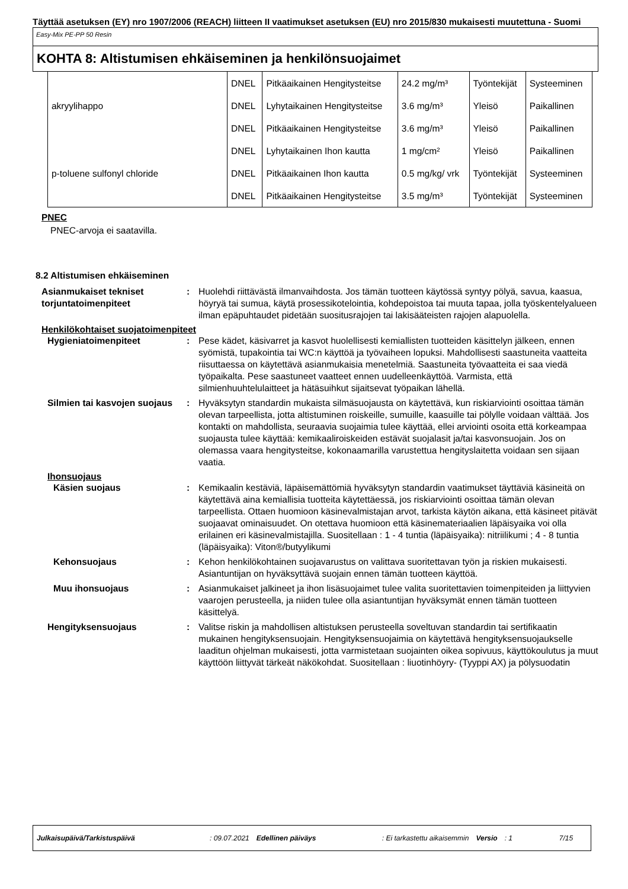Täyttää asetuksen (EY) nro 1907/2006 (REACH) liitteen II vaatimukset asetuksen (EU) nro 2015/830 mukaisesti muutettuna - Suomi
Easy-Mix PE-PP 50 Resin
KOHTA 8: Altistumisen ehkäiseminen ja henkilönsuojaimet
| | DNEL | Pitkäaikainen Hengitysteitse | 24.2 mg/m³ | Työntekijät | Systeeminen |
| akryylihappo | DNEL | Lyhytaikainen Hengitysteitse | 3.6 mg/m³ | Yleisö | Paikallinen |
| | DNEL | Pitkäaikainen Hengitysteitse | 3.6 mg/m³ | Yleisö | Paikallinen |
| | DNEL | Lyhytaikainen Ihon kautta | 1 mg/cm² | Yleisö | Paikallinen |
| p-toluene sulfonyl chloride | DNEL | Pitkäaikainen Ihon kautta | 0.5 mg/kg/ vrk | Työntekijät | Systeeminen |
| | DNEL | Pitkäaikainen Hengitysteitse | 3.5 mg/m³ | Työntekijät | Systeeminen |
PNEC
PNEC-arvoja ei saatavilla.
8.2 Altistumisen ehkäiseminen
Asianmukaiset tekniset torjuntatoimenpiteet
: Huolehdi riittävästä ilmanvaihdosta. Jos tämän tuotteen käytössä syntyy pölyä, savua, kaasua, höyryä tai sumua, käytä prosessikotelointia, kohdepoistoa tai muuta tapaa, jolla työskentelyalueen ilman epäpuhtaudet pidetään suositusrajojen tai lakisääteisten rajojen alapuolella.
Henkilökohtaiset suojatoimenpiteet
Hygieniatoimenpiteet : Pese kädet, käsivarret ja kasvot huolellisesti kemiallisten tuotteiden käsittelyn jälkeen, ennen syömistä, tupakointia tai WC:n käyttöä ja työvaiheen lopuksi. Mahdollisesti saastuneita vaatteita riisuttaessa on käytettävä asianmukaisia menetelmiä. Saastuneita työvaatteita ei saa viedä työpaikalta. Pese saastuneet vaatteet ennen uudelleenkäyttöä. Varmista, että silmienhuuhtelulaitteet ja hätäsuihkut sijaitsevat työpaikan lähellä.
Silmien tai kasvojen suojaus
: Hyväksytyn standardin mukaista silmäsuojausta on käytettävä, kun riskiarviointi osoittaa tämän olevan tarpeellista, jotta altistuminen roiskeille, sumuille, kaasuille tai pölylle voidaan välttää. Jos kontakti on mahdollista, seuraavia suojaimia tulee käyttää, ellei arviointi osoita että korkeampaa suojausta tulee käyttää: kemikaaliroiskeiden estävät suojalasit ja/tai kasvonsuojain. Jos on olemassa vaara hengitysteitse, kokonaamarilla varustettua hengityslaitetta voidaan sen sijaan vaatia.
Ihonsuojaus
Käsien suojaus : Kemikaalin kestäviä, läpäisemättömiä hyväksytyn standardin vaatimukset täyttäviä käsineitä on käytettävä aina kemiallisia tuotteita käytettäessä, jos riskiarviointi osoittaa tämän olevan tarpeellista. Ottaen huomioon käsinevalmistajan arvot, tarkista käytön aikana, että käsineet pitävät suojaavat ominaisuudet. On otettava huomioon että käsinemateriaalien läpäisyaika voi olla erilainen eri käsinevalmistajilla. Suositellaan : 1 - 4 tuntia (läpäisyaika): nitriilikumi ; 4 - 8 tuntia (läpäisyaika): Viton®/butyylikumi
Kehonsuojaus : Kehon henkilökohtainen suojavarustus on valittava suoritettavan työn ja riskien mukaisesti. Asiantuntijan on hyväksyttävä suojain ennen tämän tuotteen käyttöä.
Muu ihonsuojaus : Asianmukaiset jalkineet ja ihon lisäsuojaimet tulee valita suoritettavien toimenpiteiden ja liittyvien vaarojen perusteella, ja niiden tulee olla asiantuntijan hyväksymät ennen tämän tuotteen käsittelyä.
Hengityksensuojaus : Valitse riskin ja mahdollisen altistuksen perusteella soveltuvan standardin tai sertifikaatin mukainen hengityksensuojain. Hengityksensuojaimia on käytettävä hengityksensuojaukselle laaditun ohjelman mukaisesti, jotta varmistetaan suojainten oikea sopivuus, käyttökoulutus ja muut käyttöön liittyvät tärkeät näkökohdat. Suositellaan : liuotinhöyry- (Tyyppi AX) ja pölysuodatin
Julkaisupäivä/Tarkistuspäivä: 09.07.2021 Edellinen päiväys: Ei tarkastettu aikaisemmin Versio: 1 7/15